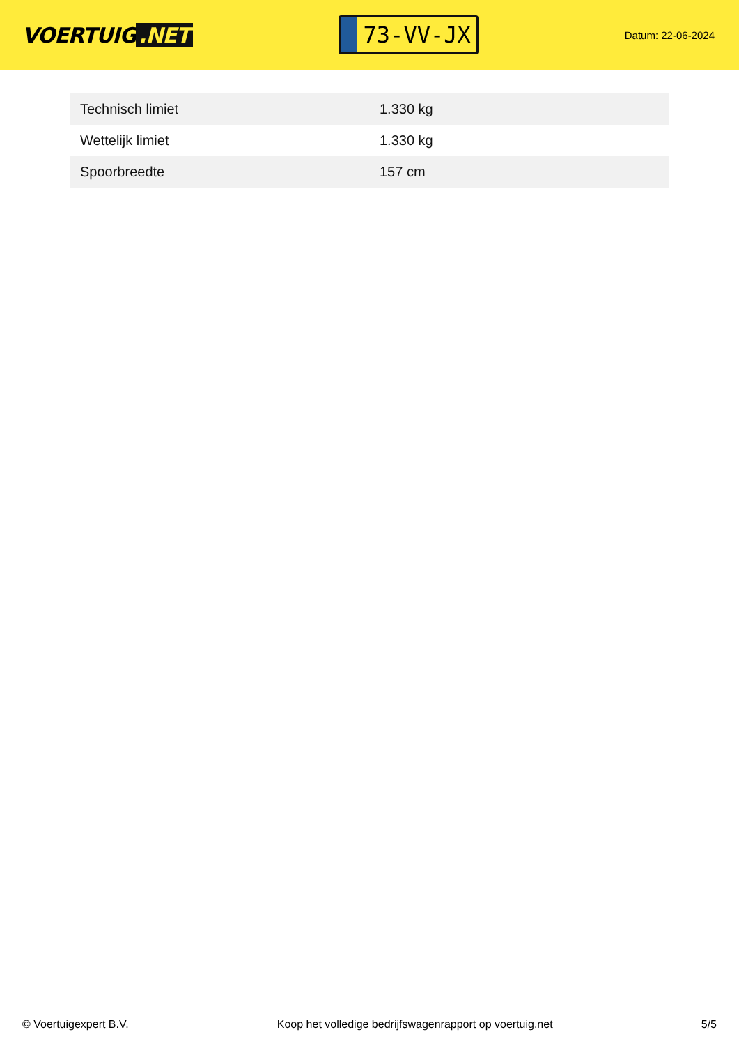VOERTUIG.NET
73-VV-JX
Datum: 22-06-2024
| Technisch limiet | 1.330 kg |
| Wettelijk limiet | 1.330 kg |
| Spoorbreedte | 157 cm |
© Voertuigexpert B.V. Koop het volledige bedrijfswagenrapport op voertuig.net 5/5